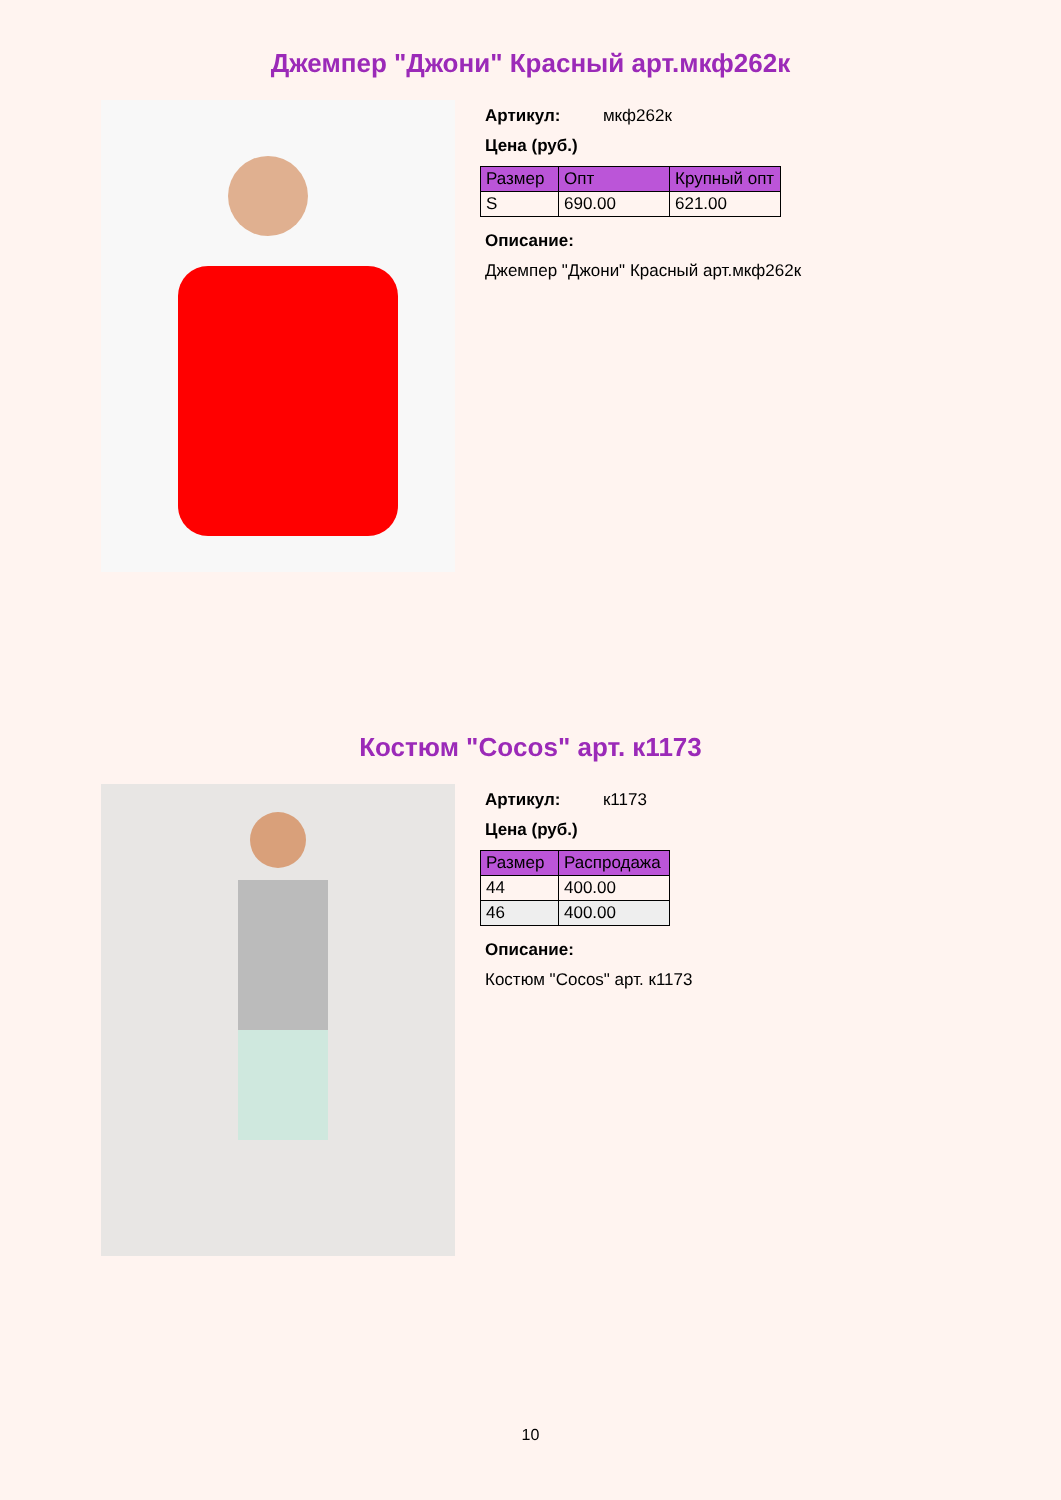Джемпер "Джони" Красный арт.мкф262к
Артикул: мкф262к
Цена (руб.)
| Размер | Опт | Крупный опт |
| --- | --- | --- |
| S | 690.00 | 621.00 |
Описание:
Джемпер "Джони" Красный арт.мкф262к
Костюм "Cocos" арт. к1173
Артикул: к1173
Цена (руб.)
| Размер | Распродажа |
| --- | --- |
| 44 | 400.00 |
| 46 | 400.00 |
Описание:
Костюм "Cocos" арт. к1173
10